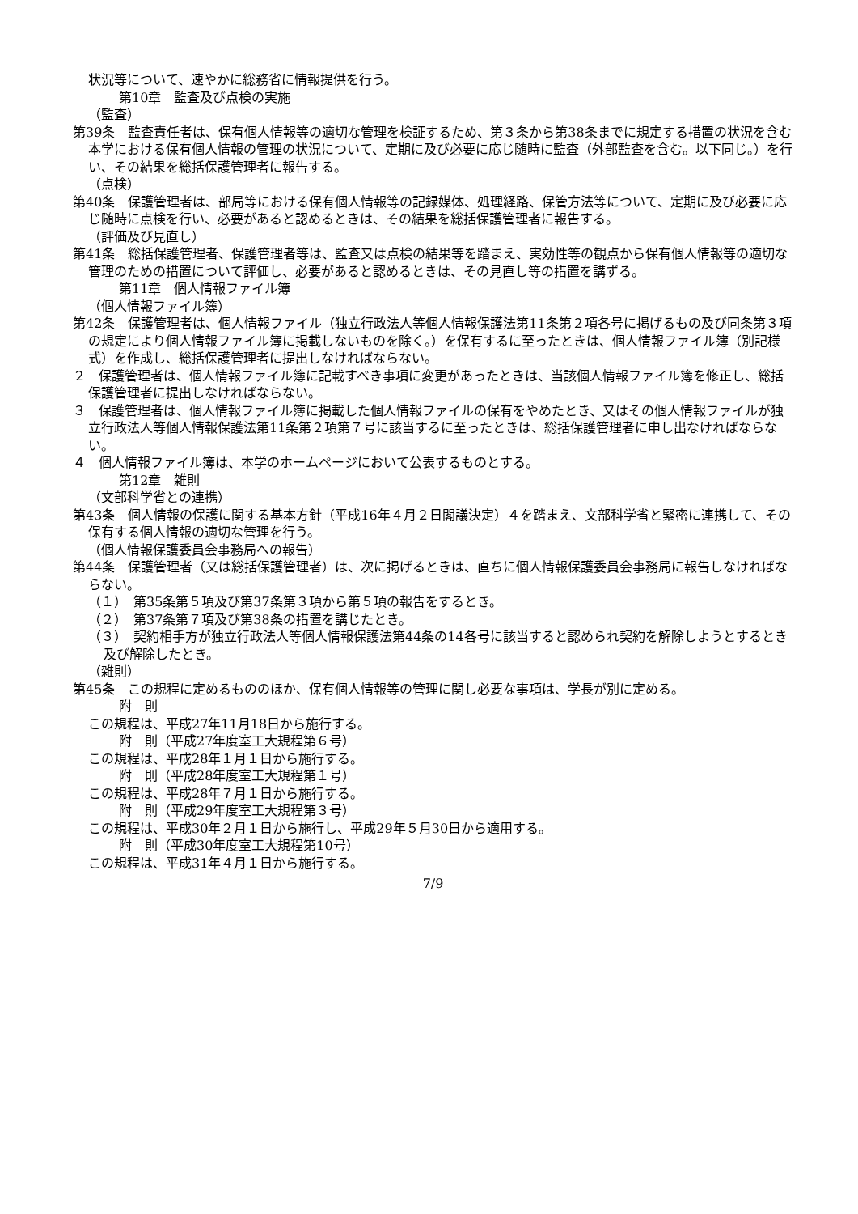状況等について、速やかに総務省に情報提供を行う。
第10章　監査及び点検の実施
（監査）
第39条　監査責任者は、保有個人情報等の適切な管理を検証するため、第３条から第38条までに規定する措置の状況を含む本学における保有個人情報の管理の状況について、定期に及び必要に応じ随時に監査（外部監査を含む。以下同じ。）を行い、その結果を総括保護管理者に報告する。
（点検）
第40条　保護管理者は、部局等における保有個人情報等の記録媒体、処理経路、保管方法等について、定期に及び必要に応じ随時に点検を行い、必要があると認めるときは、その結果を総括保護管理者に報告する。
（評価及び見直し）
第41条　総括保護管理者、保護管理者等は、監査又は点検の結果等を踏まえ、実効性等の観点から保有個人情報等の適切な管理のための措置について評価し、必要があると認めるときは、その見直し等の措置を講ずる。
第11章　個人情報ファイル簿
（個人情報ファイル簿）
第42条　保護管理者は、個人情報ファイル（独立行政法人等個人情報保護法第11条第２項各号に掲げるもの及び同条第３項の規定により個人情報ファイル簿に掲載しないものを除く。）を保有するに至ったときは、個人情報ファイル簿（別記様式）を作成し、総括保護管理者に提出しなければならない。
２　保護管理者は、個人情報ファイル簿に記載すべき事項に変更があったときは、当該個人情報ファイル簿を修正し、総括保護管理者に提出しなければならない。
３　保護管理者は、個人情報ファイル簿に掲載した個人情報ファイルの保有をやめたとき、又はその個人情報ファイルが独立行政法人等個人情報保護法第11条第２項第７号に該当するに至ったときは、総括保護管理者に申し出なければならない。
４　個人情報ファイル簿は、本学のホームページにおいて公表するものとする。
第12章　雑則
（文部科学省との連携）
第43条　個人情報の保護に関する基本方針（平成16年４月２日閣議決定）４を踏まえ、文部科学省と緊密に連携して、その保有する個人情報の適切な管理を行う。
（個人情報保護委員会事務局への報告）
第44条　保護管理者（又は総括保護管理者）は、次に掲げるときは、直ちに個人情報保護委員会事務局に報告しなければならない。
（１）　第35条第５項及び第37条第３項から第５項の報告をするとき。
（２）　第37条第７項及び第38条の措置を講じたとき。
（３）　契約相手方が独立行政法人等個人情報保護法第44条の14各号に該当すると認められ契約を解除しようとするとき及び解除したとき。
（雑則）
第45条　この規程に定めるもののほか、保有個人情報等の管理に関し必要な事項は、学長が別に定める。
附　則
この規程は、平成27年11月18日から施行する。
附　則（平成27年度室工大規程第６号）
この規程は、平成28年１月１日から施行する。
附　則（平成28年度室工大規程第１号）
この規程は、平成28年７月１日から施行する。
附　則（平成29年度室工大規程第３号）
この規程は、平成30年２月１日から施行し、平成29年５月30日から適用する。
附　則（平成30年度室工大規程第10号）
この規程は、平成31年４月１日から施行する。
7/9